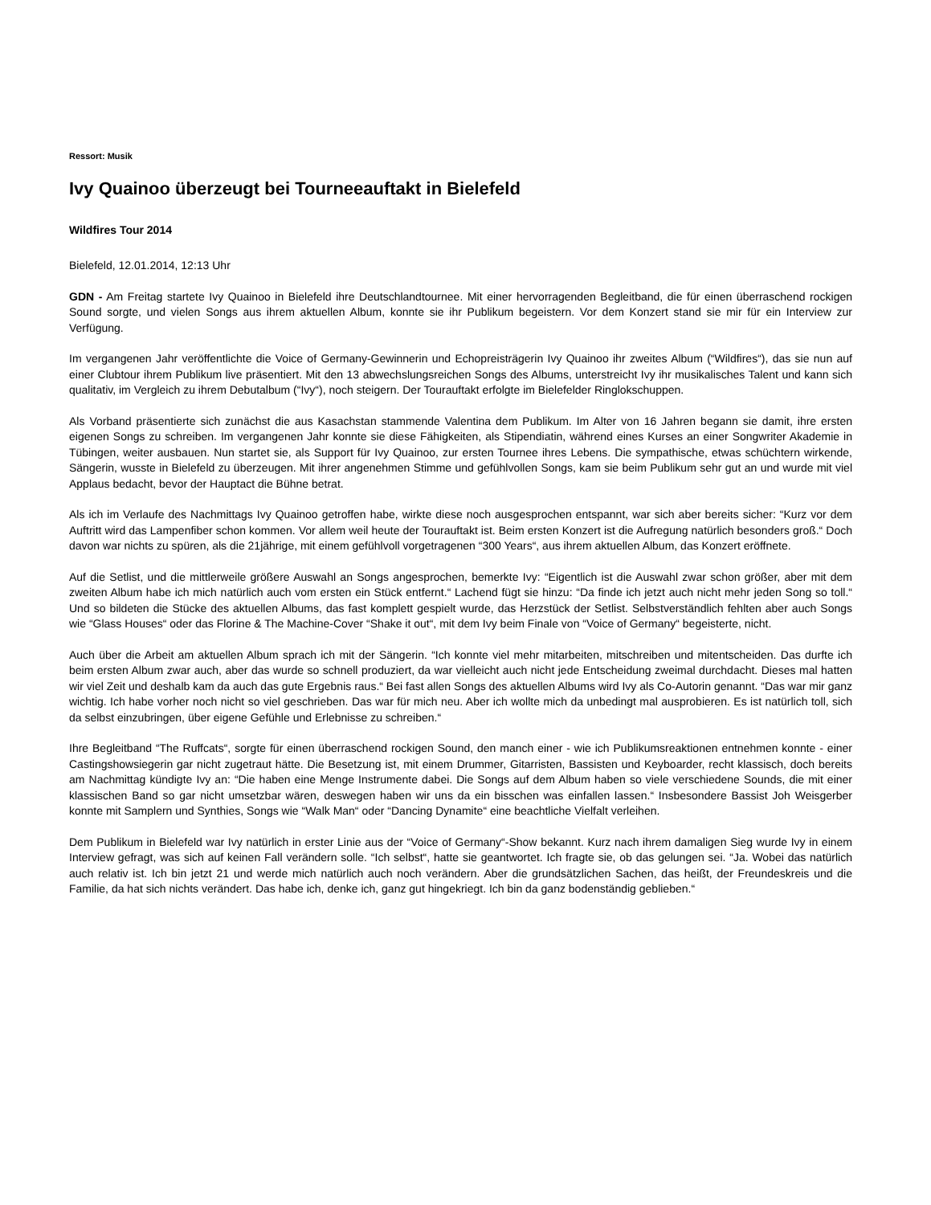Ressort: Musik
Ivy Quainoo überzeugt bei Tourneeauftakt in Bielefeld
Wildfires Tour 2014
Bielefeld, 12.01.2014, 12:13 Uhr
GDN - Am Freitag startete Ivy Quainoo in Bielefeld ihre Deutschlandtournee. Mit einer hervorragenden Begleitband, die für einen überraschend rockigen Sound sorgte, und vielen Songs aus ihrem aktuellen Album, konnte sie ihr Publikum begeistern. Vor dem Konzert stand sie mir für ein Interview zur Verfügung.
Im vergangenen Jahr veröffentlichte die Voice of Germany-Gewinnerin und Echopreisträgerin Ivy Quainoo ihr zweites Album (“Wildfires“), das sie nun auf einer Clubtour ihrem Publikum live präsentiert. Mit den 13 abwechslungsreichen Songs des Albums, unterstreicht Ivy ihr musikalisches Talent und kann sich qualitativ, im Vergleich zu ihrem Debutalbum (“Ivy“), noch steigern. Der Tourauftakt erfolgte im Bielefelder Ringlokschuppen.
Als Vorband präsentierte sich zunächst die aus Kasachstan stammende Valentina dem Publikum. Im Alter von 16 Jahren begann sie damit, ihre ersten eigenen Songs zu schreiben. Im vergangenen Jahr konnte sie diese Fähigkeiten, als Stipendiatin, während eines Kurses an einer Songwriter Akademie in Tübingen, weiter ausbauen. Nun startet sie, als Support für Ivy Quainoo, zur ersten Tournee ihres Lebens. Die sympathische, etwas schüchtern wirkende, Sängerin, wusste in Bielefeld zu überzeugen. Mit ihrer angenehmen Stimme und gefühlvollen Songs, kam sie beim Publikum sehr gut an und wurde mit viel Applaus bedacht, bevor der Hauptact die Bühne betrat.
Als ich im Verlaufe des Nachmittags Ivy Quainoo getroffen habe, wirkte diese noch ausgesprochen entspannt, war sich aber bereits sicher: “Kurz vor dem Auftritt wird das Lampenfiber schon kommen. Vor allem weil heute der Tourauftakt ist. Beim ersten Konzert ist die Aufregung natürlich besonders groß.“ Doch davon war nichts zu spüren, als die 21jährige, mit einem gefühlvoll vorgetragenen “300 Years“, aus ihrem aktuellen Album, das Konzert eröffnete.
Auf die Setlist, und die mittlerweile größere Auswahl an Songs angesprochen, bemerkte Ivy: “Eigentlich ist die Auswahl zwar schon größer, aber mit dem zweiten Album habe ich mich natürlich auch vom ersten ein Stück entfernt.“ Lachend fügt sie hinzu: “Da finde ich jetzt auch nicht mehr jeden Song so toll.“ Und so bildeten die Stücke des aktuellen Albums, das fast komplett gespielt wurde, das Herzstück der Setlist. Selbstverständlich fehlten aber auch Songs wie “Glass Houses“ oder das Florine & The Machine-Cover “Shake it out“, mit dem Ivy beim Finale von “Voice of Germany“ begeisterte, nicht.
Auch über die Arbeit am aktuellen Album sprach ich mit der Sängerin. “Ich konnte viel mehr mitarbeiten, mitschreiben und mitentscheiden. Das durfte ich beim ersten Album zwar auch, aber das wurde so schnell produziert, da war vielleicht auch nicht jede Entscheidung zweimal durchdacht. Dieses mal hatten wir viel Zeit und deshalb kam da auch das gute Ergebnis raus.“ Bei fast allen Songs des aktuellen Albums wird Ivy als Co-Autorin genannt. “Das war mir ganz wichtig. Ich habe vorher noch nicht so viel geschrieben. Das war für mich neu. Aber ich wollte mich da unbedingt mal ausprobieren. Es ist natürlich toll, sich da selbst einzubringen, über eigene Gefühle und Erlebnisse zu schreiben.“
Ihre Begleitband “The Ruffcats“, sorgte für einen überraschend rockigen Sound, den manch einer - wie ich Publikumsreaktionen entnehmen konnte - einer Castingshowsiegerin gar nicht zugetraut hätte. Die Besetzung ist, mit einem Drummer, Gitarristen, Bassisten und Keyboarder, recht klassisch, doch bereits am Nachmittag kündigte Ivy an: “Die haben eine Menge Instrumente dabei. Die Songs auf dem Album haben so viele verschiedene Sounds, die mit einer klassischen Band so gar nicht umsetzbar wären, deswegen haben wir uns da ein bisschen was einfallen lassen.“ Insbesondere Bassist Joh Weisgerber konnte mit Samplern und Synthies, Songs wie “Walk Man“ oder “Dancing Dynamite“ eine beachtliche Vielfalt verleihen.
Dem Publikum in Bielefeld war Ivy natürlich in erster Linie aus der “Voice of Germany“-Show bekannt. Kurz nach ihrem damaligen Sieg wurde Ivy in einem Interview gefragt, was sich auf keinen Fall verändern solle. “Ich selbst“, hatte sie geantwortet. Ich fragte sie, ob das gelungen sei. “Ja. Wobei das natürlich auch relativ ist. Ich bin jetzt 21 und werde mich natürlich auch noch verändern. Aber die grundsätzlichen Sachen, das heißt, der Freundeskreis und die Familie, da hat sich nichts verändert. Das habe ich, denke ich, ganz gut hingekriegt. Ich bin da ganz bodenständig geblieben.“